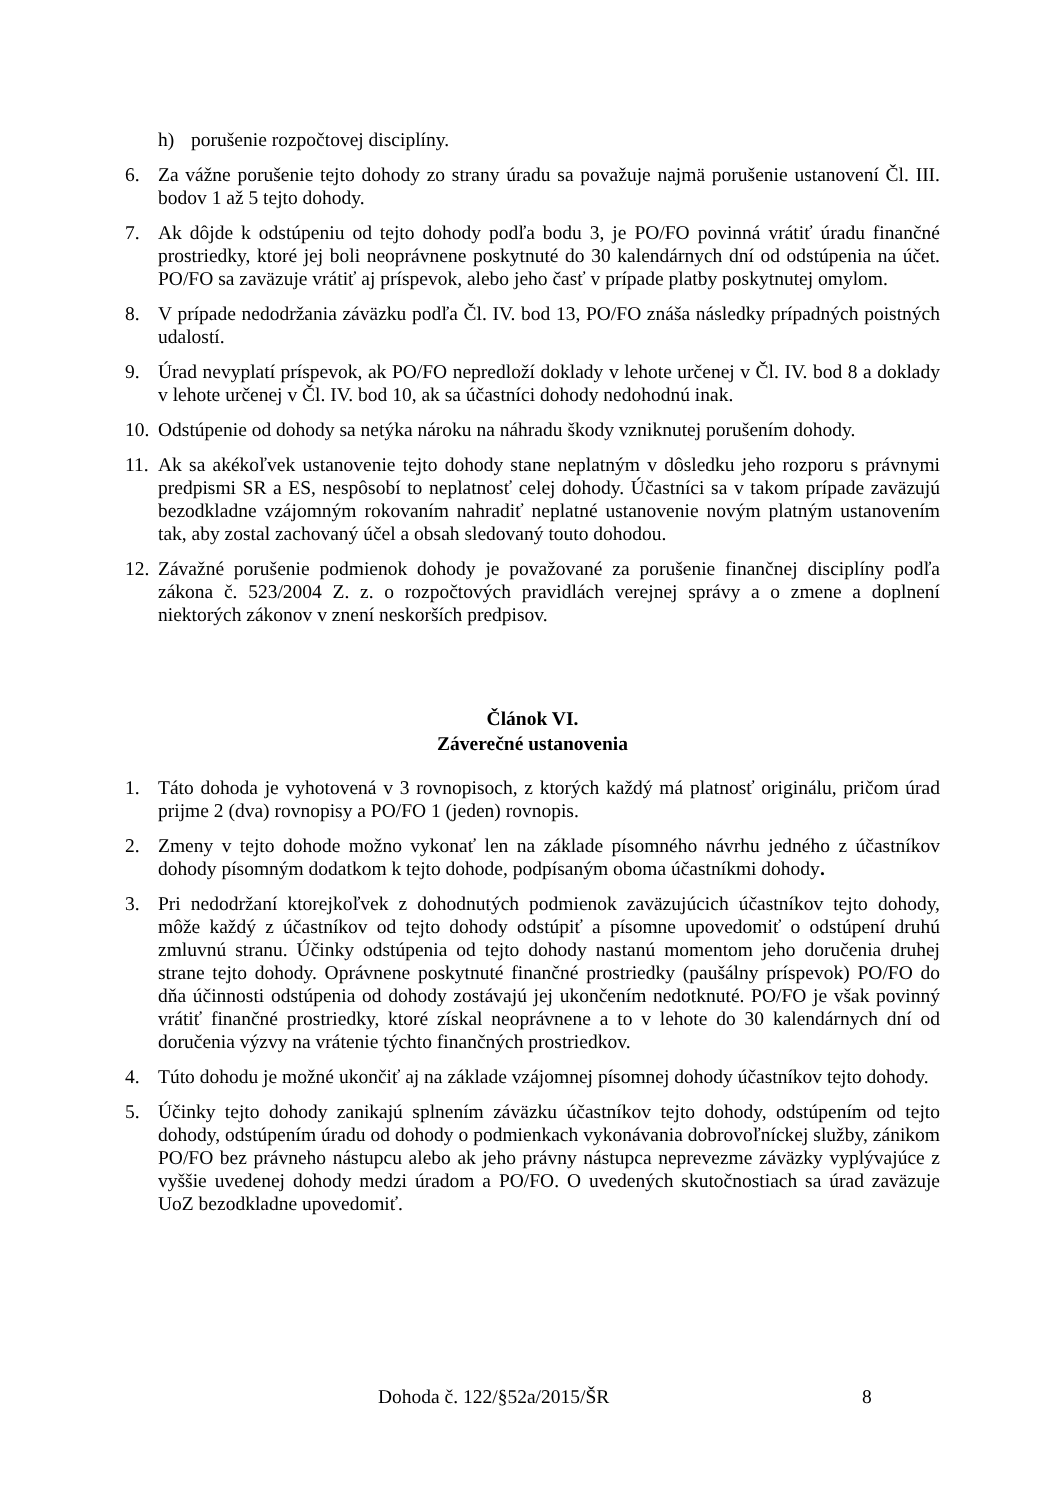h) porušenie rozpočtovej disciplíny.
6. Za vážne porušenie tejto dohody zo strany úradu sa považuje najmä porušenie ustanovení Čl. III. bodov 1 až 5 tejto dohody.
7. Ak dôjde k odstúpeniu od tejto dohody podľa bodu 3, je PO/FO povinná vrátiť úradu finančné prostriedky, ktoré jej boli neoprávnene poskytnuté do 30 kalendárnych dní od odstúpenia na účet. PO/FO sa zaväzuje vrátiť aj príspevok, alebo jeho časť v prípade platby poskytnutej omylom.
8. V prípade nedodržania záväzku podľa Čl. IV. bod 13, PO/FO znáša následky prípadných poistných udalostí.
9. Úrad nevyplatí príspevok, ak PO/FO nepredloží doklady v lehote určenej v Čl. IV. bod 8 a doklady v lehote určenej v Čl. IV. bod 10, ak sa účastníci dohody nedohodnú inak.
10.
Odstúpenie od dohody sa netýka nároku na náhradu škody vzniknutej porušením dohody.
11.
Ak sa akékoľvek ustanovenie tejto dohody stane neplatným v dôsledku jeho rozporu s právnymi predpismi SR a ES, nespôsobí to neplatnosť celej dohody. Účastníci sa v takom prípade zaväzujú bezodkladne vzájomným rokovaním nahradiť neplatné ustanovenie novým platným ustanovením tak, aby zostal zachovaný účel a obsah sledovaný touto dohodou.
12.
Závažné porušenie podmienok dohody je považované za porušenie finančnej disciplíny podľa zákona č. 523/2004 Z. z. o rozpočtových pravidlách verejnej správy a o zmene a doplnení niektorých zákonov v znení neskorších predpisov.
Článok VI.
Záverečné ustanovenia
1. Táto dohoda je vyhotovená v 3 rovnopisoch, z ktorých každý má platnosť originálu, pričom úrad prijme 2 (dva) rovnopisy a PO/FO 1 (jeden) rovnopis.
2. Zmeny v tejto dohode možno vykonať len na základe písomného návrhu jedného z účastníkov dohody písomným dodatkom k tejto dohode, podpísaným oboma účastníkmi dohody.
3. Pri nedodržaní ktorejkoľvek z dohodnutých podmienok zaväzujúcich účastníkov tejto dohody, môže každý z účastníkov od tejto dohody odstúpiť a písomne upovedomiť o odstúpení druhú zmluvnú stranu. Účinky odstúpenia od tejto dohody nastanú momentom jeho doručenia druhej strane tejto dohody. Oprávnene poskytnuté finančné prostriedky (paušálny príspevok) PO/FO do dňa účinnosti odstúpenia od dohody zostávajú jej ukončením nedotknuté. PO/FO je však povinný vrátiť finančné prostriedky, ktoré získal neoprávnene a to v lehote do 30 kalendárnych dní od doručenia výzvy na vrátenie týchto finančných prostriedkov.
4. Túto dohodu je možné ukončiť aj na základe vzájomnej písomnej dohody účastníkov tejto dohody.
5. Účinky tejto dohody zanikajú splnením záväzku účastníkov tejto dohody, odstúpením od tejto dohody, odstúpením úradu od dohody o podmienkach vykonávania dobrovoľníckej služby, zánikom PO/FO bez právneho nástupcu alebo ak jeho právny nástupca neprevezme záväzky vyplývajúce z vyššie uvedenej dohody medzi úradom a PO/FO. O uvedených skutočnostiach sa úrad zaväzuje UoZ bezodkladne upovedomiť.
Dohoda č. 122/§52a/2015/ŠR 8